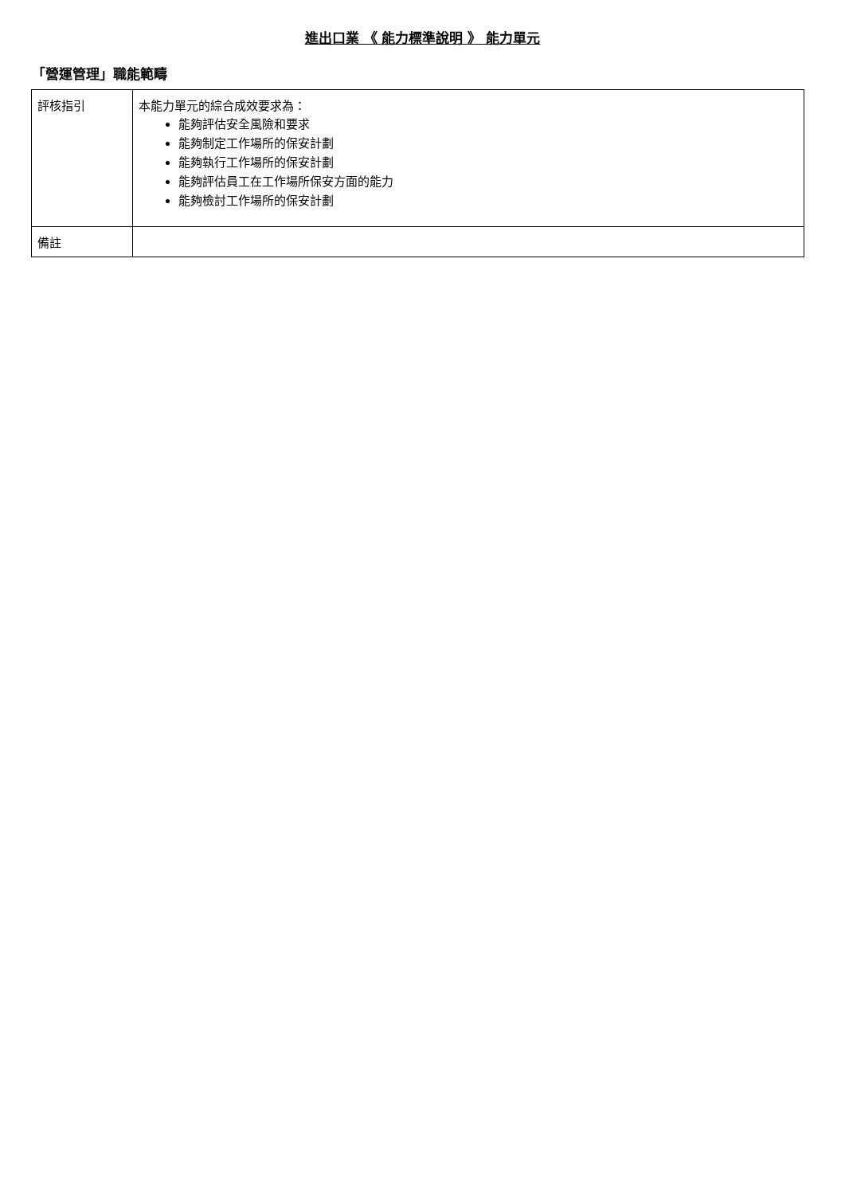進出口業 《 能力標準說明 》 能力單元
「營運管理」職能範疇
| 評核指引 | 本能力單元的綜合成效要求為： 能夠評估安全風險和要求 能夠制定工作場所的保安計劃 能夠執行工作場所的保安計劃 能夠評估員工在工作場所保安方面的能力 能夠檢討工作場所的保安計劃 |
| 備註 | |